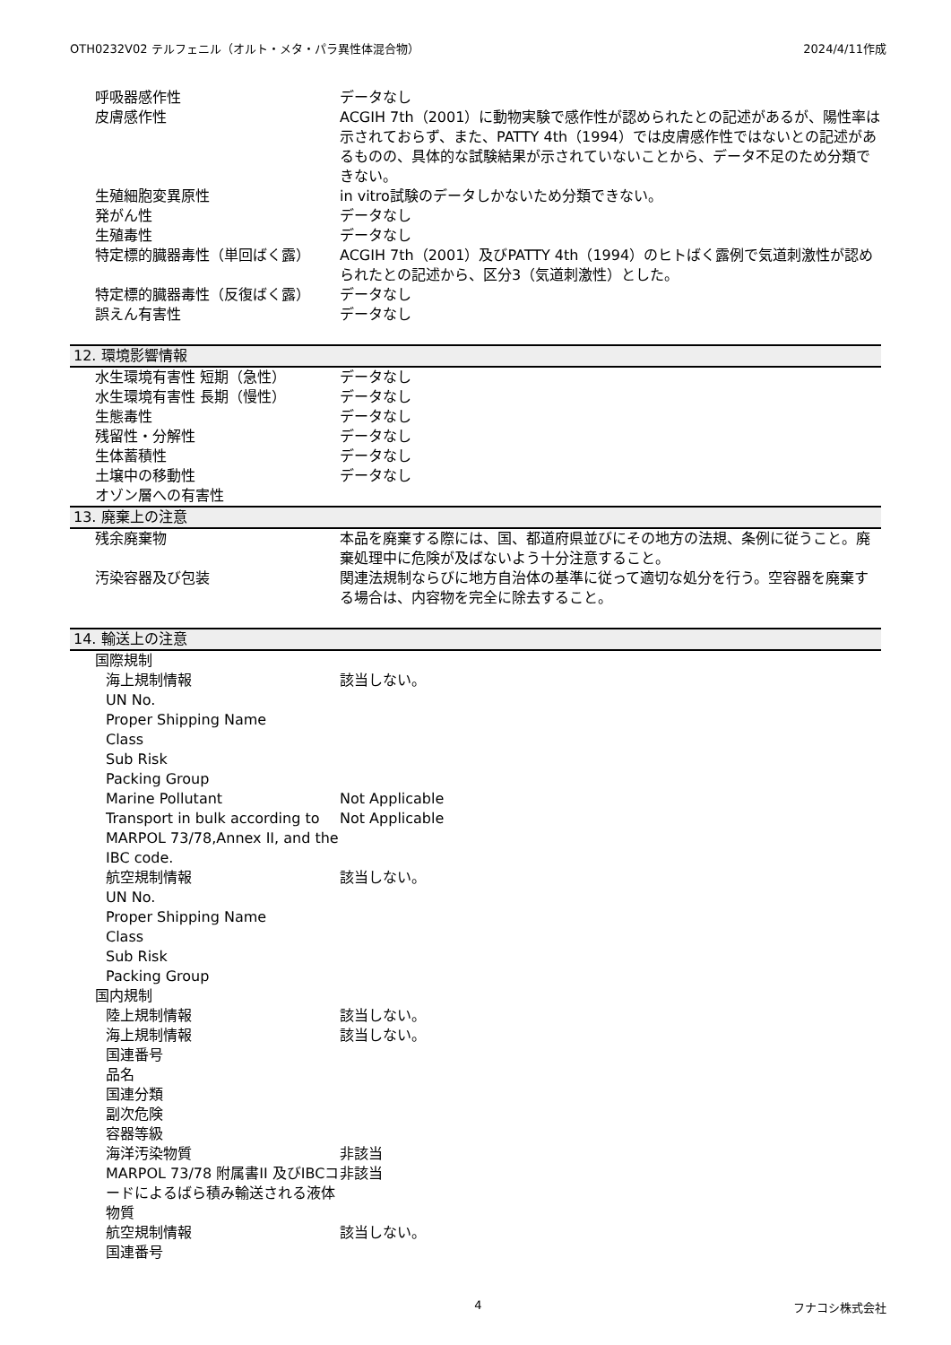OTH0232V02 テルフェニル（オルト・メタ・パラ異性体混合物） 2024/4/11作成
| 呼吸器感作性 | データなし |
| 皮膚感作性 | ACGIH 7th（2001）に動物実験で感作性が認められたとの記述があるが、陽性率は示されておらず、また、PATTY 4th（1994）では皮膚感作性ではないとの記述があるものの、具体的な試験結果が示されていないことから、データ不足のため分類できない。 |
| 生殖細胞変異原性 | in vitro試験のデータしかないため分類できない。 |
| 発がん性 | データなし |
| 生殖毒性 | データなし |
| 特定標的臓器毒性（単回ばく露） | ACGIH 7th（2001）及びPATTY 4th（1994）のヒトばく露例で気道刺激性が認められたとの記述から、区分3（気道刺激性）とした。 |
| 特定標的臓器毒性（反復ばく露） | データなし |
| 誤えん有害性 | データなし |
| 12. 環境影響情報 | |
| 水生環境有害性 短期（急性） | データなし |
| 水生環境有害性 長期（慢性） | データなし |
| 生態毒性 | データなし |
| 残留性・分解性 | データなし |
| 生体蓄積性 | データなし |
| 土壌中の移動性 | データなし |
| オゾン層への有害性 | |
| 13. 廃棄上の注意 | |
| 残余廃棄物 | 本品を廃棄する際には、国、都道府県並びにその地方の法規、条例に従うこと。廃棄処理中に危険が及ばないよう十分注意すること。 |
| 汚染容器及び包装 | 関連法規制ならびに地方自治体の基準に従って適切な処分を行う。空容器を廃棄する場合は、内容物を完全に除去すること。 |
| 14. 輸送上の注意 | |
| 国際規制 | |
| 海上規制情報 | 該当しない。 |
| UN No. | |
| Proper Shipping Name | |
| Class | |
| Sub Risk | |
| Packing Group | |
| Marine Pollutant | Not Applicable |
| Transport in bulk according to MARPOL 73/78,Annex II, and the IBC code. | Not Applicable |
| 航空規制情報 | 該当しない。 |
| UN No. | |
| Proper Shipping Name | |
| Class | |
| Sub Risk | |
| Packing Group | |
| 国内規制 | |
| 陸上規制情報 | 該当しない。 |
| 海上規制情報 | 該当しない。 |
| 国連番号 | |
| 品名 | |
| 国連分類 | |
| 副次危険 | |
| 容器等級 | |
| 海洋汚染物質 | 非該当 |
| MARPOL 73/78 附属書II 及びIBCコードによるばら積み輸送される液体物質 | 非該当 |
| 航空規制情報 | 該当しない。 |
| 国連番号 | |
4 フナコシ株式会社